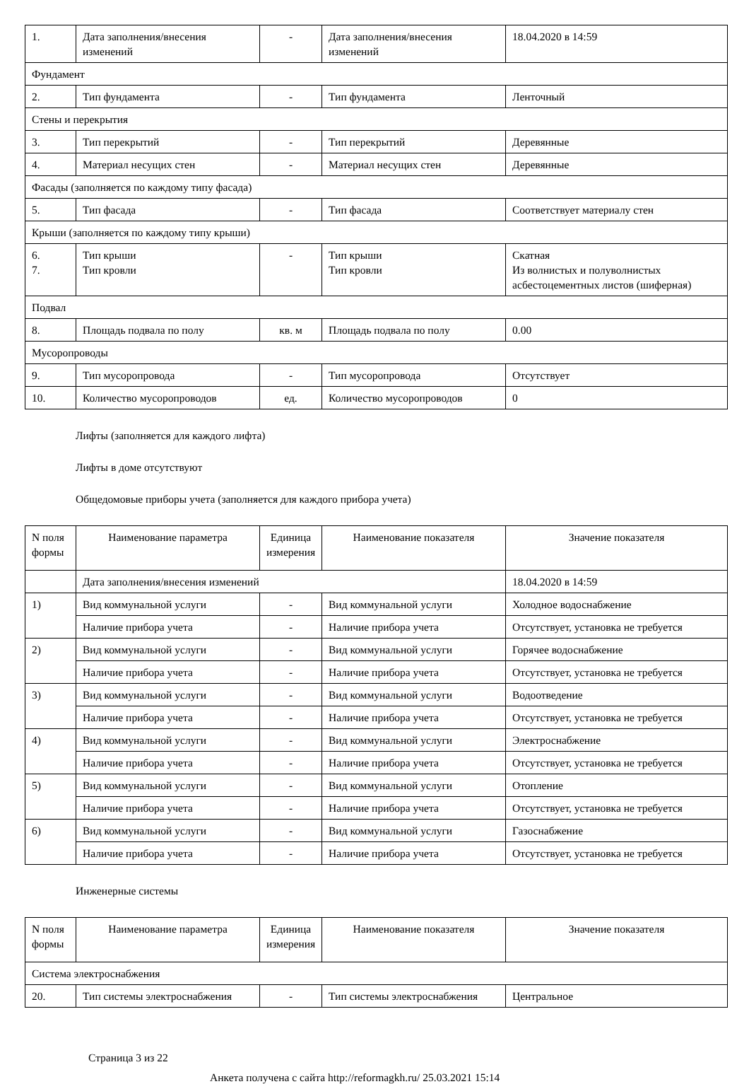| 1. | Дата заполнения/внесения изменений | - | Дата заполнения/внесения изменений | 18.04.2020 в 14:59 |
| Фундамент | | | | |
| 2. | Тип фундамента | - | Тип фундамента | Ленточный |
| Стены и перекрытия | | | | |
| 3. | Тип перекрытий | - | Тип перекрытий | Деревянные |
| 4. | Материал несущих стен | - | Материал несущих стен | Деревянные |
| Фасады (заполняется по каждому типу фасада) | | | | |
| 5. | Тип фасада | - | Тип фасада | Соответствует материалу стен |
| Крыши (заполняется по каждому типу крыши) | | | | |
| 6. 7. | Тип крыши Тип кровли | - | Тип крыши Тип кровли | Скатная Из волнистых и полуволнистых асбестоцементных листов (шиферная) |
| Подвал | | | | |
| 8. | Площадь подвала по полу | кв. м | Площадь подвала по полу | 0.00 |
| Мусоропроводы | | | | |
| 9. | Тип мусоропровода | - | Тип мусоропровода | Отсутствует |
| 10. | Количество мусоропроводов | ед. | Количество мусоропроводов | 0 |
Лифты (заполняется для каждого лифта)
Лифты в доме отсутствуют
Общедомовые приборы учета (заполняется для каждого прибора учета)
| N поля формы | Наименование параметра | Единица измерения | Наименование показателя | Значение показателя |
| --- | --- | --- | --- | --- |
| | Дата заполнения/внесения изменений | | | 18.04.2020 в 14:59 |
| 1) | Вид коммунальной услуги | - | Вид коммунальной услуги | Холодное водоснабжение |
| | Наличие прибора учета | - | Наличие прибора учета | Отсутствует, установка не требуется |
| 2) | Вид коммунальной услуги | - | Вид коммунальной услуги | Горячее водоснабжение |
| | Наличие прибора учета | - | Наличие прибора учета | Отсутствует, установка не требуется |
| 3) | Вид коммунальной услуги | - | Вид коммунальной услуги | Водоотведение |
| | Наличие прибора учета | - | Наличие прибора учета | Отсутствует, установка не требуется |
| 4) | Вид коммунальной услуги | - | Вид коммунальной услуги | Электроснабжение |
| | Наличие прибора учета | - | Наличие прибора учета | Отсутствует, установка не требуется |
| 5) | Вид коммунальной услуги | - | Вид коммунальной услуги | Отопление |
| | Наличие прибора учета | - | Наличие прибора учета | Отсутствует, установка не требуется |
| 6) | Вид коммунальной услуги | - | Вид коммунальной услуги | Газоснабжение |
| | Наличие прибора учета | - | Наличие прибора учета | Отсутствует, установка не требуется |
Инженерные системы
| N поля формы | Наименование параметра | Единица измерения | Наименование показателя | Значение показателя |
| --- | --- | --- | --- | --- |
| Система электроснабжения | | | | |
| 20. | Тип системы электроснабжения | - | Тип системы электроснабжения | Центральное |
Страница 3 из 22
Анкета получена с сайта http://reformagkh.ru/ 25.03.2021 15:14